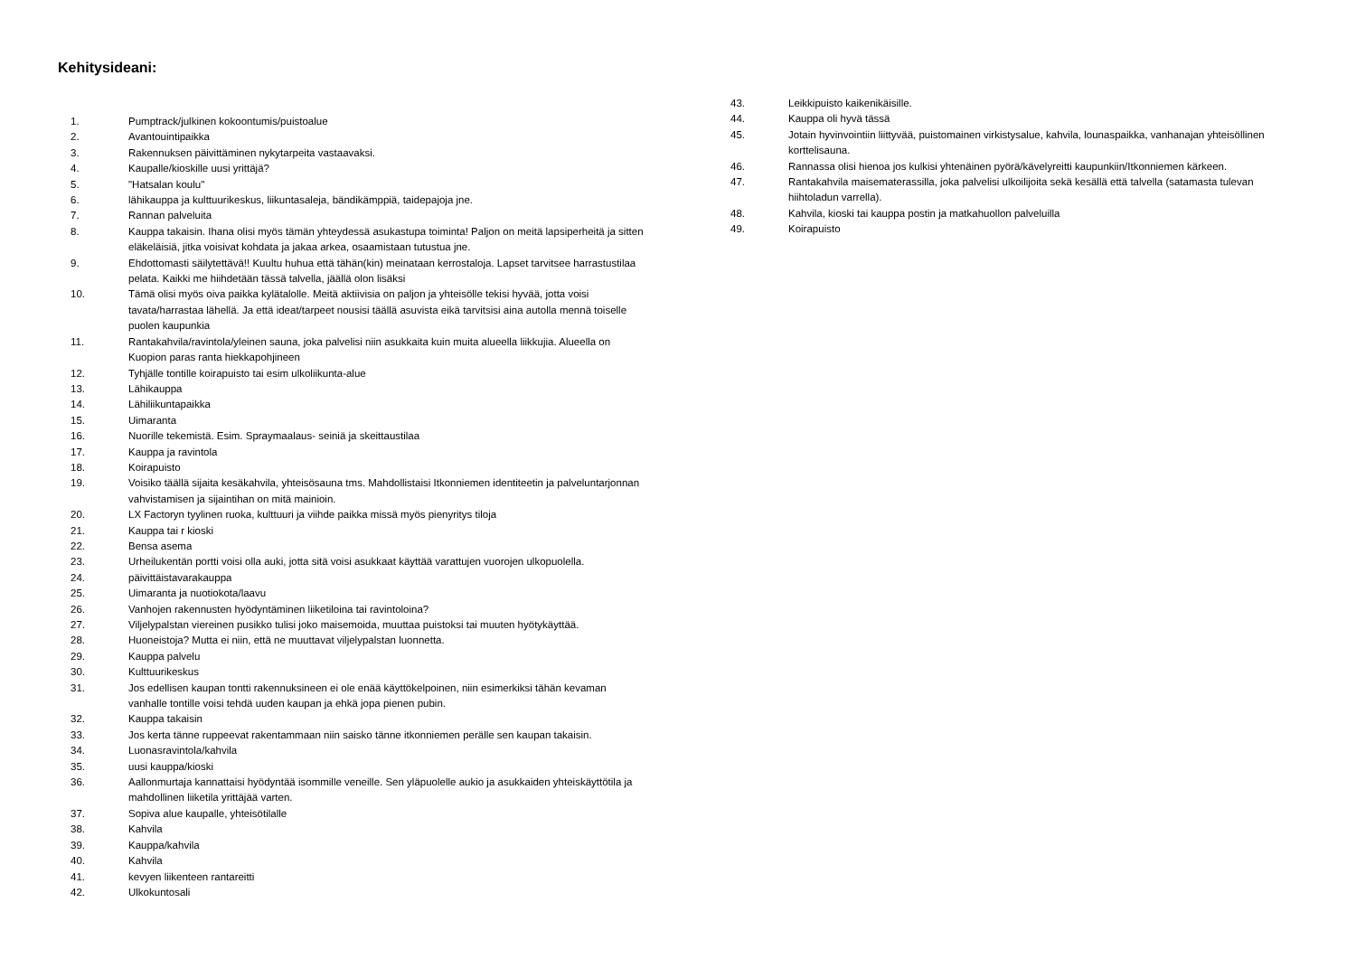Kehitysideani:
1. Pumptrack/julkinen kokoontumis/puistoalue
2. Avantouintipaikka
3. Rakennuksen päivittäminen nykytarpeita vastaavaksi.
4. Kaupalle/kioskille uusi yrittäjä?
5. "Hatsalan koulu"
6. lähikauppa ja kulttuurikeskus, liikuntasaleja, bändikämppiä, taidepajoja jne.
7. Rannan palveluita
8. Kauppa takaisin. Ihana olisi myös tämän yhteydessä asukastupa toiminta! Paljon on meitä lapsiperheitä ja sitten eläkeläisiä, jitka voisivat kohdata ja jakaa arkea, osaamistaan tutustua jne.
9. Ehdottomasti säilytettävä!! Kuultu huhua että tähän(kin) meinataan kerrostaloja. Lapset tarvitsee harrastustilaa pelata. Kaikki me hiihdetään tässä talvella, jäällä olon lisäksi
10. Tämä olisi myös oiva paikka kylätalolle. Meitä aktiivisia on paljon ja yhteisölle tekisi hyvää, jotta voisi tavata/harrastaa lähellä. Ja että ideat/tarpeet nousisi täällä asuvista eikä tarvitsisi aina autolla mennä toiselle puolen kaupunkia
11. Rantakahvila/ravintola/yleinen sauna, joka palvelisi niin asukkaita kuin muita alueella liikkujia. Alueella on Kuopion paras ranta hiekkapohjineen
12. Tyhjälle tontille koirapuisto tai esim ulkoliikunta-alue
13. Lähikauppa
14. Lähiliikuntapaikka
15. Uimaranta
16. Nuorille tekemistä. Esim. Spraymaalaus- seiniä ja skeittaustilaa
17. Kauppa ja ravintola
18. Koirapuisto
19. Voisiko täällä sijaita kesäkahvila, yhteisösauna tms. Mahdollistaisi Itkonniemen identiteetin ja palveluntarjonnan vahvistamisen ja sijaintihan on mitä mainioin.
20. LX Factoryn tyylinen ruoka, kulttuuri ja viihde paikka missä myös pienyritys tiloja
21. Kauppa tai r kioski
22. Bensa asema
23. Urheilukentän portti voisi olla auki, jotta sitä voisi asukkaat käyttää varattujen vuorojen ulkopuolella.
24. päivittäistavarakauppa
25. Uimaranta ja nuotiokota/laavu
26. Vanhojen rakennusten hyödyntäminen liiketiloina tai ravintoloina?
27. Viljelypalstan viereinen pusikko tulisi joko maisemoida, muuttaa puistoksi tai muuten hyötykäyttää.
28. Huoneistoja? Mutta ei niin, että ne muuttavat viljelypalstan luonnetta.
29. Kauppa palvelu
30. Kulttuurikeskus
31. Jos edellisen kaupan tontti rakennuksineen ei ole enää käyttökelpoinen, niin esimerkiksi tähän kevaman vanhalle tontille voisi tehdä uuden kaupan ja ehkä jopa pienen pubin.
32. Kauppa takaisin
33. Jos kerta tänne ruppeevat rakentammaan niin saisko tänne itkonniemen perälle sen kaupan takaisin.
34. Luonasravintola/kahvila
35. uusi kauppa/kioski
36. Aallonmurtaja kannattaisi hyödyntää isommille veneille. Sen yläpuolelle aukio ja asukkaiden yhteiskäyttötila ja mahdollinen liiketila yrittäjää varten.
37. Sopiva alue kaupalle, yhteisötilalle
38. Kahvila
39. Kauppa/kahvila
40. Kahvila
41. kevyen liikenteen rantareitti
42. Ulkokuntosali
43. Leikkipuisto kaikenikäisille.
44. Kauppa oli hyvä tässä
45. Jotain hyvinvointiin liittyvää, puistomainen virkistysalue, kahvila, lounaspaikka, vanhanajan yhteisöllinen korttelisauna.
46. Rannassa olisi hienoa jos kulkisi yhtenäinen pyörä/kävelyreitti kaupunkiin/Itkonniemen kärkeen.
47. Rantakahvila maisematerassilla, joka palvelisi ulkoilijoita sekä kesällä että talvella (satamasta tulevan hiihtoladun varrella).
48. Kahvila, kioski tai kauppa postin ja matkahuollon palveluilla
49. Koirapuisto